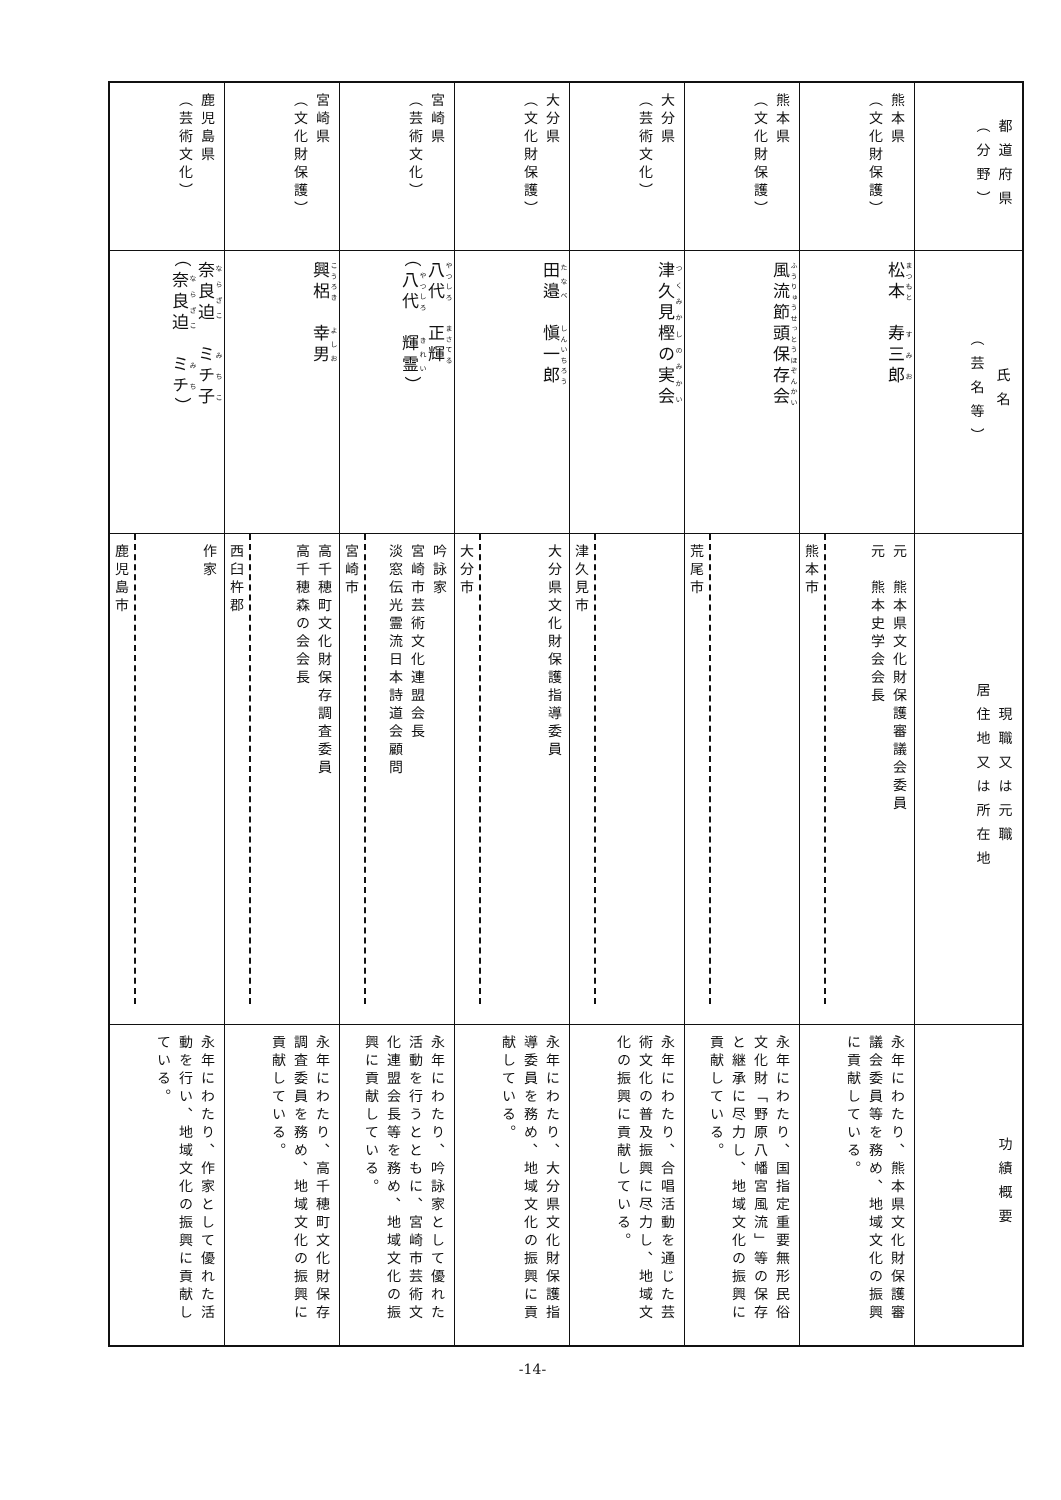| 都道府県 （分野） | 氏名 （芸名等） | 現職又は元職 居住地又は所在地 | 功績概要 |
| 熊本県 （文化財保護） | 松本 寿三郎 | 元 熊本県文化財保護審議会委員 元 熊本史学会会長 熊本市 | 永年にわたり、熊本県文化財保護審議会委員等を務め、地域文化の振興に貢献している。 |
| 熊本県 （文化財保護） | 風流節頭保存会 | 荒尾市 | 永年にわたり、国指定重要無形民俗文化財「野原八幡宮風流」等の保存と継承に尽力し、地域文化の振興に貢献している。 |
| 大分県 （芸術文化） | 津久見樫の実会 | 津久見市 | 永年にわたり、合唱活動を通じた芸術文化の普及振興に尽力し、地域文化の振興に貢献している。 |
| 大分県 （文化財保護） | 田邉 愼一郎 | 大分県文化財保護指導委員 大分市 | 永年にわたり、大分県文化財保護指導委員を務め、地域文化の振興に貢献している。 |
| 宮崎県 （芸術文化） | 八代 正輝 （ 八代 輝霊 ） | 吟詠家 宮崎市芸術文化連盟会長 淡窓伝光霊流日本詩道会顧問 宮崎市 | 永年にわたり、吟詠家として優れた活動を行うとともに、宮崎市芸術文化連盟会長等を務め、地域文化の振興に貢献している。 |
| 宮崎県 （文化財保護） | 興梠 幸男 | 高千穂町文化財保存調査委員 高千穂森の会会長 西臼杵郡 | 永年にわたり、高千穂町文化財保存調査委員を務め、地域文化の振興に貢献している。 |
| 鹿児島県 （芸術文化） | 奈良迫 ミチ子 （ 奈良迫 ミチ ） | 作家 鹿児島市 | 永年にわたり、作家として優れた活動を行い、地域文化の振興に貢献している。 |
-14-